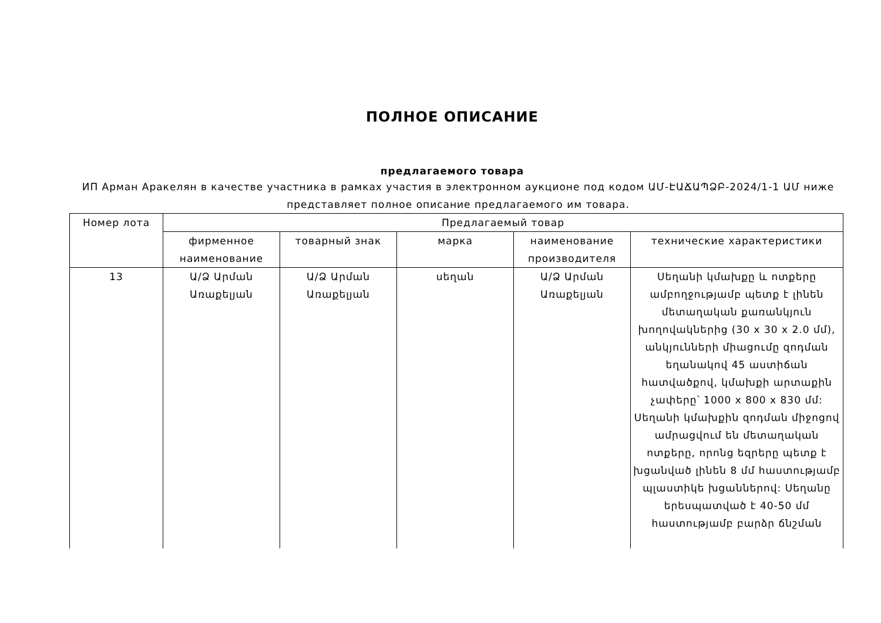ПОЛНОЕ ОПИСАНИЕ
предлагаемого товара
ИП Арман Аракелян в качестве участника в рамках участия в электронном аукционе под кодом ԱՄ-ԷԱՃԱՊՁԲ-2024/1-1 ԱՄ ниже представляет полное описание предлагаемого им товара.
| Номер лота | Предлагаемый товар | | | | |
| --- | --- | --- | --- | --- | --- |
| | фирменное наименование | товарный знак | марка | наименование производителя | технические характеристики |
| 13 | Ա/Ձ Արման Առաքելյան | Ա/Ձ Արման Առաքելյան | սեղան | Ա/Ձ Արման Առաքելյան | Սեղանի կմախքը և ոտքերը ամբողջությամբ պետք է լինեն մետաղական քառանկյուն խողովակներից (30 x 30 x 2.0 մմ), անկյունների միացումը զոդման եղանակով 45 աստիճան հատվածքով, կմախքի արտաքին չափերը՝ 1000 x 800 x 830 մմ: Սեղանի կմախքին զոդման միջոցով ամրացվում են մետաղական ոտքերը, որոնց եզրերը պետք է խցանված լինեն 8 մմ հաստությամբ պլաստիկե խցաններով: Սեղանը երեսպատված է 40-50 մմ հաստությամբ բարձր ճնշման |